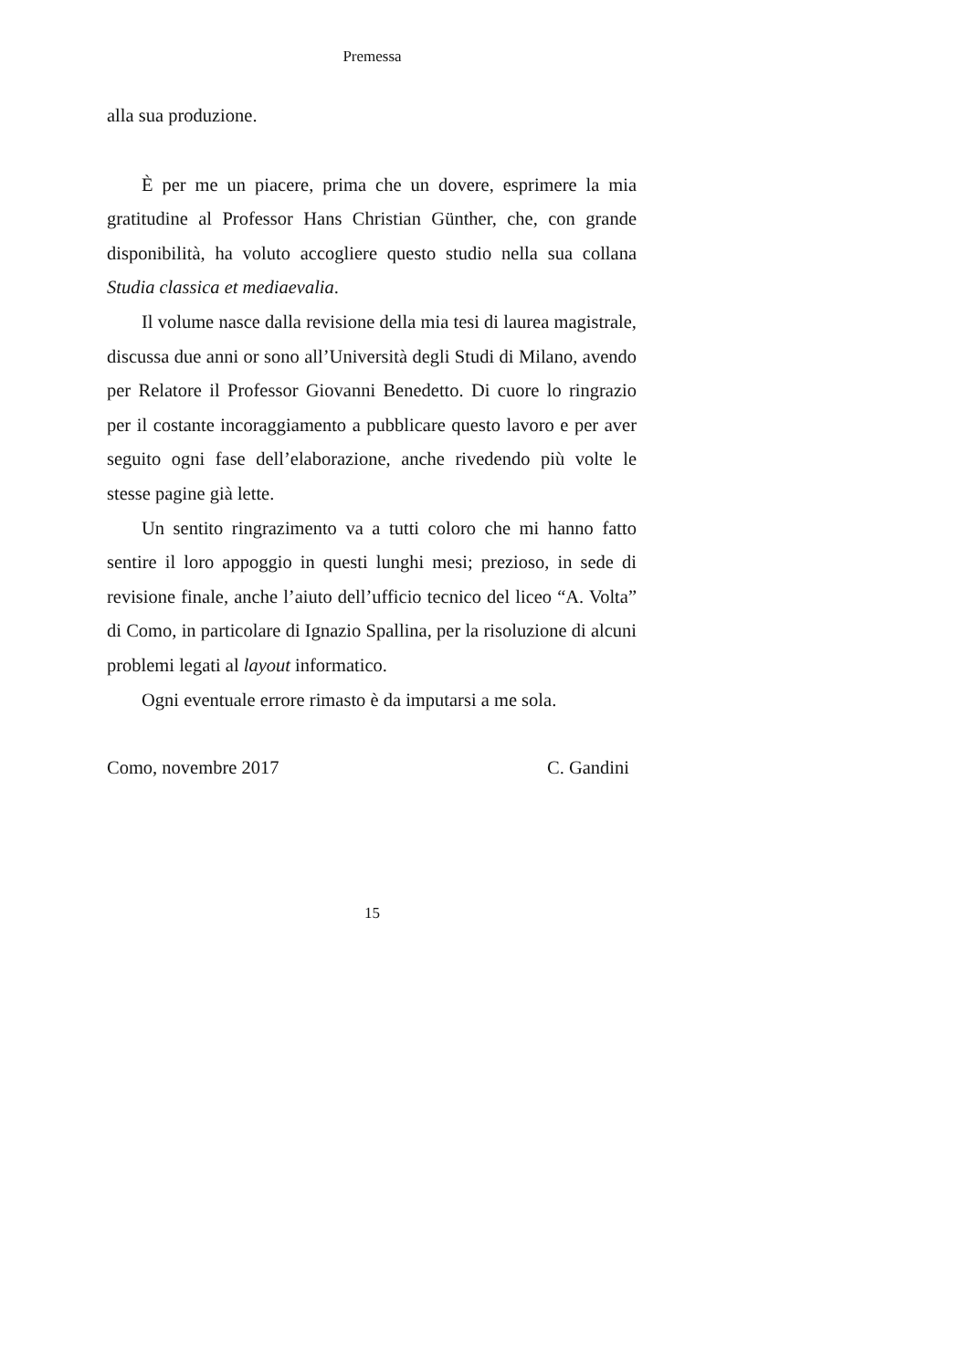Premessa
alla sua produzione.
È per me un piacere, prima che un dovere, esprimere la mia gratitudine al Professor Hans Christian Günther, che, con grande disponibilità, ha voluto accogliere questo studio nella sua collana Studia classica et mediaevalia.
Il volume nasce dalla revisione della mia tesi di laurea magistrale, discussa due anni or sono all’Università degli Studi di Milano, avendo per Relatore il Professor Giovanni Benedetto. Di cuore lo ringrazio per il costante incoraggiamento a pubblicare questo lavoro e per aver seguito ogni fase dell’elaborazione, anche rivedendo più volte le stesse pagine già lette.
Un sentito ringrazimento va a tutti coloro che mi hanno fatto sentire il loro appoggio in questi lunghi mesi; prezioso, in sede di revisione finale, anche l’aiuto dell’ufficio tecnico del liceo “A. Volta” di Como, in particolare di Ignazio Spallina, per la risoluzione di alcuni problemi legati al layout informatico.
Ogni eventuale errore rimasto è da imputarsi a me sola.
Como, novembre 2017 C. Gandini
15